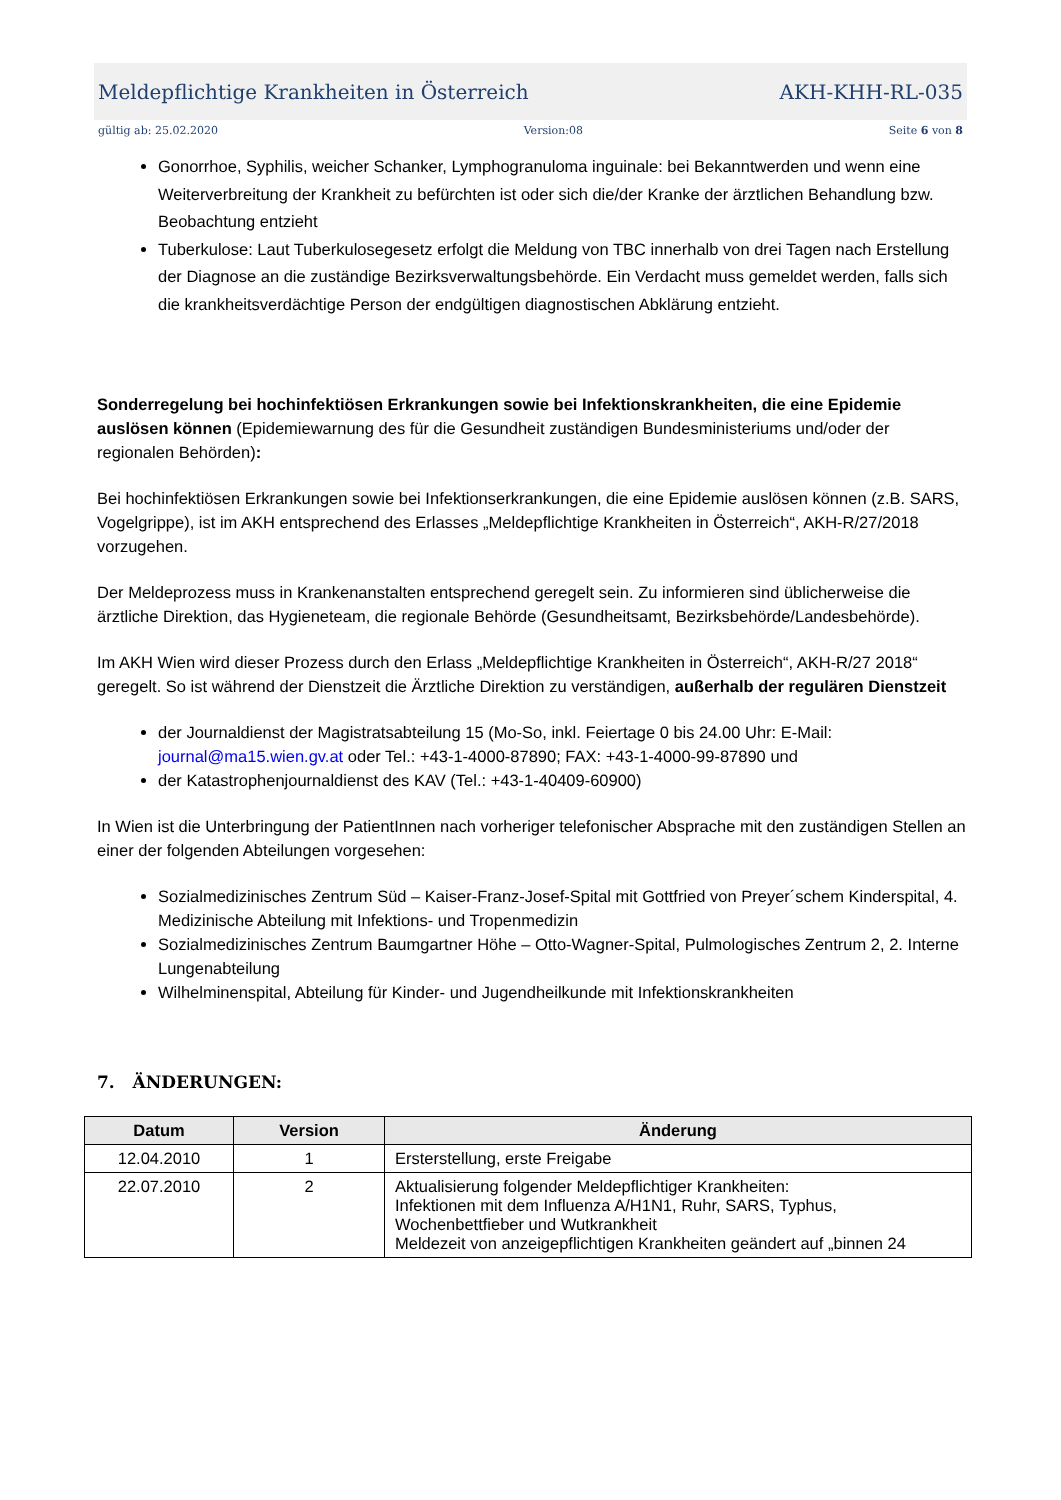Meldepflichtige Krankheiten in Österreich AKH-KHH-RL-035
gültig ab: 25.02.2020 Version:08 Seite 6 von 8
Gonorrhoe, Syphilis, weicher Schanker, Lymphogranuloma inguinale: bei Bekanntwerden und wenn eine Weiterverbreitung der Krankheit zu befürchten ist oder sich die/der Kranke der ärztlichen Behandlung bzw. Beobachtung entzieht
Tuberkulose: Laut Tuberkulosegesetz erfolgt die Meldung von TBC innerhalb von drei Tagen nach Erstellung der Diagnose an die zuständige Bezirksverwaltungsbehörde. Ein Verdacht muss gemeldet werden, falls sich die krankheitsverdächtige Person der endgültigen diagnostischen Abklärung entzieht.
Sonderregelung bei hochinfektiösen Erkrankungen sowie bei Infektionskrankheiten, die eine Epidemie auslösen können (Epidemiewarnung des für die Gesundheit zuständigen Bundesministeriums und/oder der regionalen Behörden):
Bei hochinfektiösen Erkrankungen sowie bei Infektionserkrankungen, die eine Epidemie auslösen können (z.B. SARS, Vogelgrippe), ist im AKH entsprechend des Erlasses „Meldepflichtige Krankheiten in Österreich“, AKH-R/27/2018 vorzugehen.
Der Meldeprozess muss in Krankenanstalten entsprechend geregelt sein. Zu informieren sind üblicherweise die ärztliche Direktion, das Hygieneteam, die regionale Behörde (Gesundheitsamt, Bezirksbehörde/Landesbehörde).
Im AKH Wien wird dieser Prozess durch den Erlass „Meldepflichtige Krankheiten in Österreich“, AKH-R/27 2018“ geregelt. So ist während der Dienstzeit die Ärztliche Direktion zu verständigen, außerhalb der regulären Dienstzeit
der Journaldienst der Magistratsabteilung 15 (Mo-So, inkl. Feiertage 0 bis 24.00 Uhr: E-Mail: journal@ma15.wien.gv.at oder Tel.: +43-1-4000-87890; FAX: +43-1-4000-99-87890 und
der Katastrophenjournaldienst des KAV (Tel.: +43-1-40409-60900)
In Wien ist die Unterbringung der PatientInnen nach vorheriger telefonischer Absprache mit den zuständigen Stellen an einer der folgenden Abteilungen vorgesehen:
Sozialmedizinisches Zentrum Süd – Kaiser-Franz-Josef-Spital mit Gottfried von Preyer´schem Kinderspital, 4. Medizinische Abteilung mit Infektions- und Tropenmedizin
Sozialmedizinisches Zentrum Baumgartner Höhe – Otto-Wagner-Spital, Pulmologisches Zentrum 2, 2. Interne Lungenabteilung
Wilhelminenspital, Abteilung für Kinder- und Jugendheilkunde mit Infektionskrankheiten
7. ÄNDERUNGEN:
| Datum | Version | Änderung |
| --- | --- | --- |
| 12.04.2010 | 1 | Ersterstellung, erste Freigabe |
| 22.07.2010 | 2 | Aktualisierung folgender Meldepflichtiger Krankheiten: Infektionen mit dem Influenza A/H1N1, Ruhr, SARS, Typhus, Wochenbettfieber und Wutkrankheit Meldezeit von anzeigepflichtigen Krankheiten geändert auf „binnen 24 |